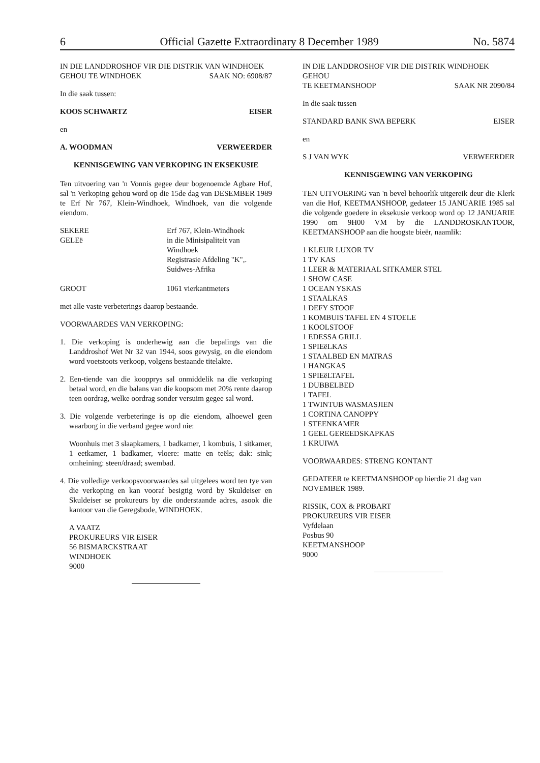6 Official Gazette Extraordinary 8 December 1989 No. 5874
IN DIE LANDDROSHOF VIR DIE DISTRIK VAN WINDHOEK
GEHOU TE WINDHOEK SAAK NO: 6908/87
In die saak tussen:
KOOS SCHWARTZ EISER
en
A. WOODMAN VERWEERDER
KENNISGEWING VAN VERKOPING IN EKSEKUSIE
Ten uitvoering van 'n Vonnis gegee deur bogenoemde Agbare Hof, sal 'n Verkoping gehou word op die 15de dag van DESEMBER 1989 te Erf Nr 767, Klein-Windhoek, Windhoek, van die volgende eiendom.
SEKERE
GELEë
Erf 767, Klein-Windhoek
in die Minisipaliteit van
Windhoek
Registrasie Afdeling "K",.
Suidwes-Afrika
GROOT 1061 vierkantmeters
met alle vaste verbeterings daarop bestaande.
VOORWAARDES VAN VERKOPING:
1. Die verkoping is onderhewig aan die bepalings van die Landdroshof Wet Nr 32 van 1944, soos gewysig, en die eiendom word voetstoots verkoop, volgens bestaande titelakte.
2. Een-tiende van die koopprys sal onmiddelik na die verkoping betaal word, en die balans van die koopsom met 20% rente daarop teen oordrag, welke oordrag sonder versuim gegee sal word.
3. Die volgende verbeteringe is op die eiendom, alhoewel geen waarborg in die verband gegee word nie:
Woonhuis met 3 slaapkamers, 1 badkamer, 1 kombuis, 1 sitkamer, 1 eetkamer, 1 badkamer, vloere: matte en teëls; dak: sink; omheining: steen/draad; swembad.
4. Die volledige verkoopsvoorwaardes sal uitgelees word ten tye van die verkoping en kan vooraf besigtig word by Skuldeiser en Skuldeiser se prokureurs by die onderstaande adres, asook die kantoor van die Geregsbode, WINDHOEK.
A VAATZ
PROKUREURS VIR EISER
56 BISMARCKSTRAAT
WINDHOEK
9000
IN DIE LANDDROSHOF VIR DIE DISTRIK WINDHOEK GEHOU
TE KEETMANSHOOP SAAK NR 2090/84
In die saak tussen
STANDARD BANK SWA BEPERK EISER
en
S J VAN WYK VERWEERDER
KENNISGEWING VAN VERKOPING
TEN UITVOERING van 'n bevel behoorlik uitgereik deur die Klerk van die Hof, KEETMANSHOOP, gedateer 15 JANUARIE 1985 sal die volgende goedere in eksekusie verkoop word op 12 JANUARIE 1990 om 9H00 VM by die LANDDROSKANTOOR, KEETMANSHOOP aan die hoogste bieër, naamlik:
1 KLEUR LUXOR TV
1 TV KAS
1 LEER & MATERIAAL SITKAMER STEL
1 SHOW CASE
1 OCEAN YSKAS
1 STAALKAS
1 DEFY STOOF
1 KOMBUIS TAFEL EN 4 STOELE
1 KOOLSTOOF
1 EDESSA GRILL
1 SPIEëLKAS
1 STAALBED EN MATRAS
1 HANGKAS
1 SPIEëLTAFEL
1 DUBBELBED
1 TAFEL
1 TWINTUB WASMASJIEN
1 CORTINA CANOPPY
1 STEENKAMER
1 GEEL GEREEDSKAPKAS
1 KRUIWA
VOORWAARDES: STRENG KONTANT
GEDATEER te KEETMANSHOOP op hierdie 21 dag van NOVEMBER 1989.
RISSIK, COX & PROBART
PROKUREURS VIR EISER
Vyfdelaan
Posbus 90
KEETMANSHOOP
9000